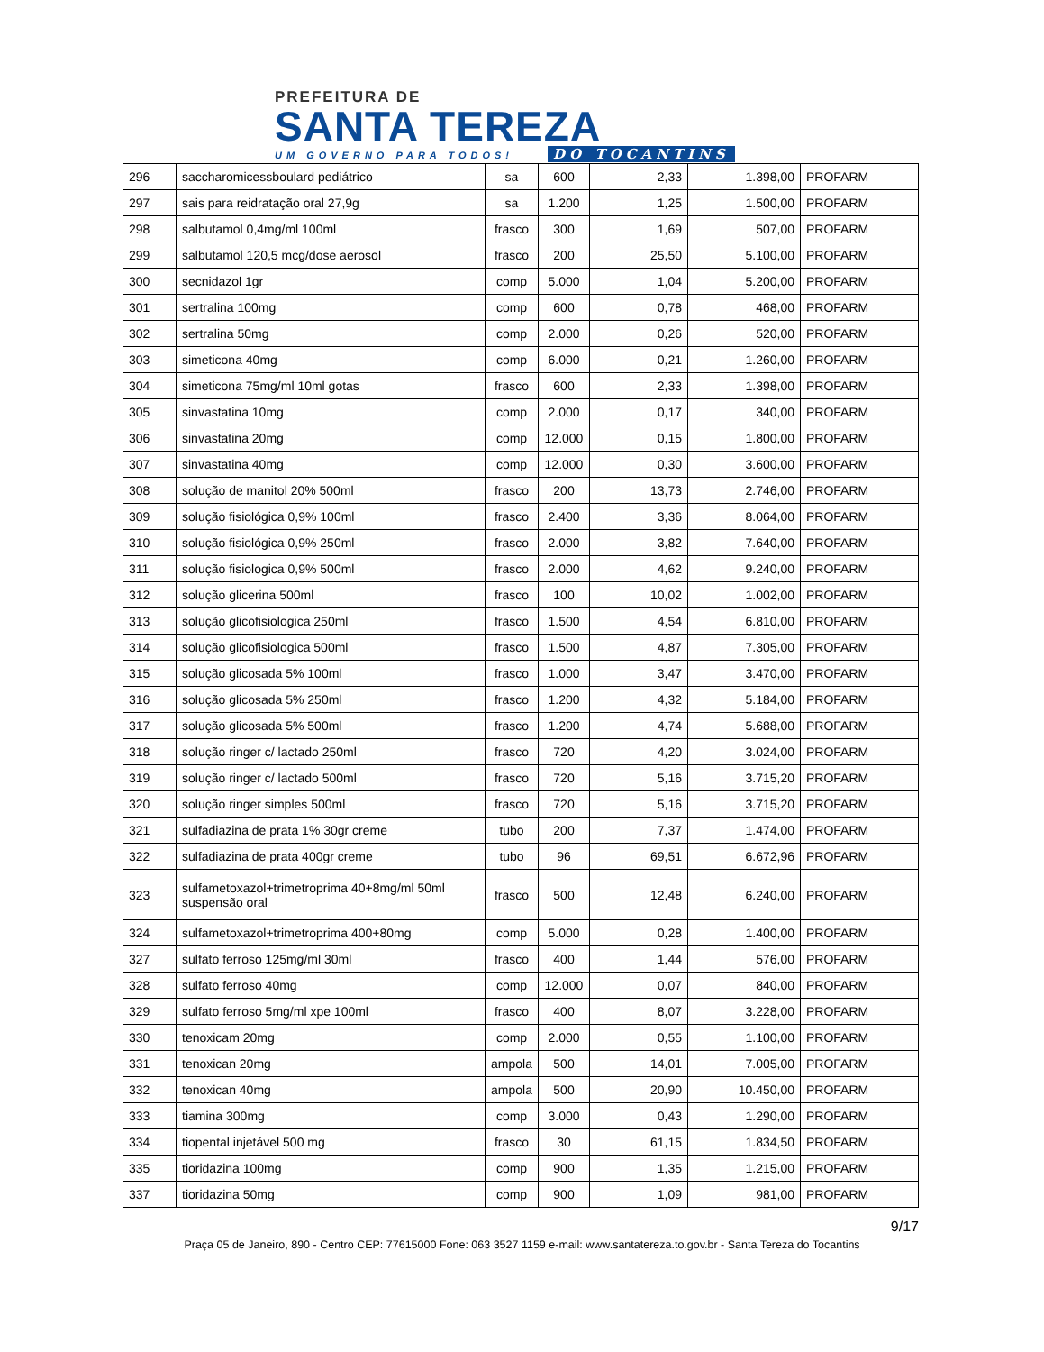PREFEITURA DE
SANTA TEREZA
UM GOVERNO PARA TODOS! DO TOCANTINS
| 296 | saccharomicessboulard pediátrico | sa | 600 | 2,33 | 1.398,00 | PROFARM |
| 297 | sais para reidratação oral 27,9g | sa | 1.200 | 1,25 | 1.500,00 | PROFARM |
| 298 | salbutamol 0,4mg/ml 100ml | frasco | 300 | 1,69 | 507,00 | PROFARM |
| 299 | salbutamol 120,5 mcg/dose aerosol | frasco | 200 | 25,50 | 5.100,00 | PROFARM |
| 300 | secnidazol 1gr | comp | 5.000 | 1,04 | 5.200,00 | PROFARM |
| 301 | sertralina 100mg | comp | 600 | 0,78 | 468,00 | PROFARM |
| 302 | sertralina 50mg | comp | 2.000 | 0,26 | 520,00 | PROFARM |
| 303 | simeticona 40mg | comp | 6.000 | 0,21 | 1.260,00 | PROFARM |
| 304 | simeticona 75mg/ml 10ml gotas | frasco | 600 | 2,33 | 1.398,00 | PROFARM |
| 305 | sinvastatina 10mg | comp | 2.000 | 0,17 | 340,00 | PROFARM |
| 306 | sinvastatina 20mg | comp | 12.000 | 0,15 | 1.800,00 | PROFARM |
| 307 | sinvastatina 40mg | comp | 12.000 | 0,30 | 3.600,00 | PROFARM |
| 308 | solução de manitol 20% 500ml | frasco | 200 | 13,73 | 2.746,00 | PROFARM |
| 309 | solução fisiológica 0,9% 100ml | frasco | 2.400 | 3,36 | 8.064,00 | PROFARM |
| 310 | solução fisiológica 0,9% 250ml | frasco | 2.000 | 3,82 | 7.640,00 | PROFARM |
| 311 | solução fisiologica 0,9% 500ml | frasco | 2.000 | 4,62 | 9.240,00 | PROFARM |
| 312 | solução glicerina 500ml | frasco | 100 | 10,02 | 1.002,00 | PROFARM |
| 313 | solução glicofisiologica 250ml | frasco | 1.500 | 4,54 | 6.810,00 | PROFARM |
| 314 | solução glicofisiologica 500ml | frasco | 1.500 | 4,87 | 7.305,00 | PROFARM |
| 315 | solução glicosada 5% 100ml | frasco | 1.000 | 3,47 | 3.470,00 | PROFARM |
| 316 | solução glicosada 5% 250ml | frasco | 1.200 | 4,32 | 5.184,00 | PROFARM |
| 317 | solução glicosada 5% 500ml | frasco | 1.200 | 4,74 | 5.688,00 | PROFARM |
| 318 | solução ringer c/ lactado 250ml | frasco | 720 | 4,20 | 3.024,00 | PROFARM |
| 319 | solução ringer c/ lactado 500ml | frasco | 720 | 5,16 | 3.715,20 | PROFARM |
| 320 | solução ringer simples 500ml | frasco | 720 | 5,16 | 3.715,20 | PROFARM |
| 321 | sulfadiazina de prata 1% 30gr creme | tubo | 200 | 7,37 | 1.474,00 | PROFARM |
| 322 | sulfadiazina de prata 400gr creme | tubo | 96 | 69,51 | 6.672,96 | PROFARM |
| 323 | sulfametoxazol+trimetroprima 40+8mg/ml 50ml suspensão oral | frasco | 500 | 12,48 | 6.240,00 | PROFARM |
| 324 | sulfametoxazol+trimetroprima 400+80mg | comp | 5.000 | 0,28 | 1.400,00 | PROFARM |
| 327 | sulfato ferroso 125mg/ml 30ml | frasco | 400 | 1,44 | 576,00 | PROFARM |
| 328 | sulfato ferroso 40mg | comp | 12.000 | 0,07 | 840,00 | PROFARM |
| 329 | sulfato ferroso 5mg/ml xpe 100ml | frasco | 400 | 8,07 | 3.228,00 | PROFARM |
| 330 | tenoxicam 20mg | comp | 2.000 | 0,55 | 1.100,00 | PROFARM |
| 331 | tenoxican 20mg | ampola | 500 | 14,01 | 7.005,00 | PROFARM |
| 332 | tenoxican 40mg | ampola | 500 | 20,90 | 10.450,00 | PROFARM |
| 333 | tiamina 300mg | comp | 3.000 | 0,43 | 1.290,00 | PROFARM |
| 334 | tiopental injetável 500 mg | frasco | 30 | 61,15 | 1.834,50 | PROFARM |
| 335 | tioridazina 100mg | comp | 900 | 1,35 | 1.215,00 | PROFARM |
| 337 | tioridazina 50mg | comp | 900 | 1,09 | 981,00 | PROFARM |
9/17
Praça 05 de Janeiro, 890 - Centro CEP: 77615000 Fone: 063 3527 1159 e-mail: www.santatereza.to.gov.br - Santa Tereza do Tocantins